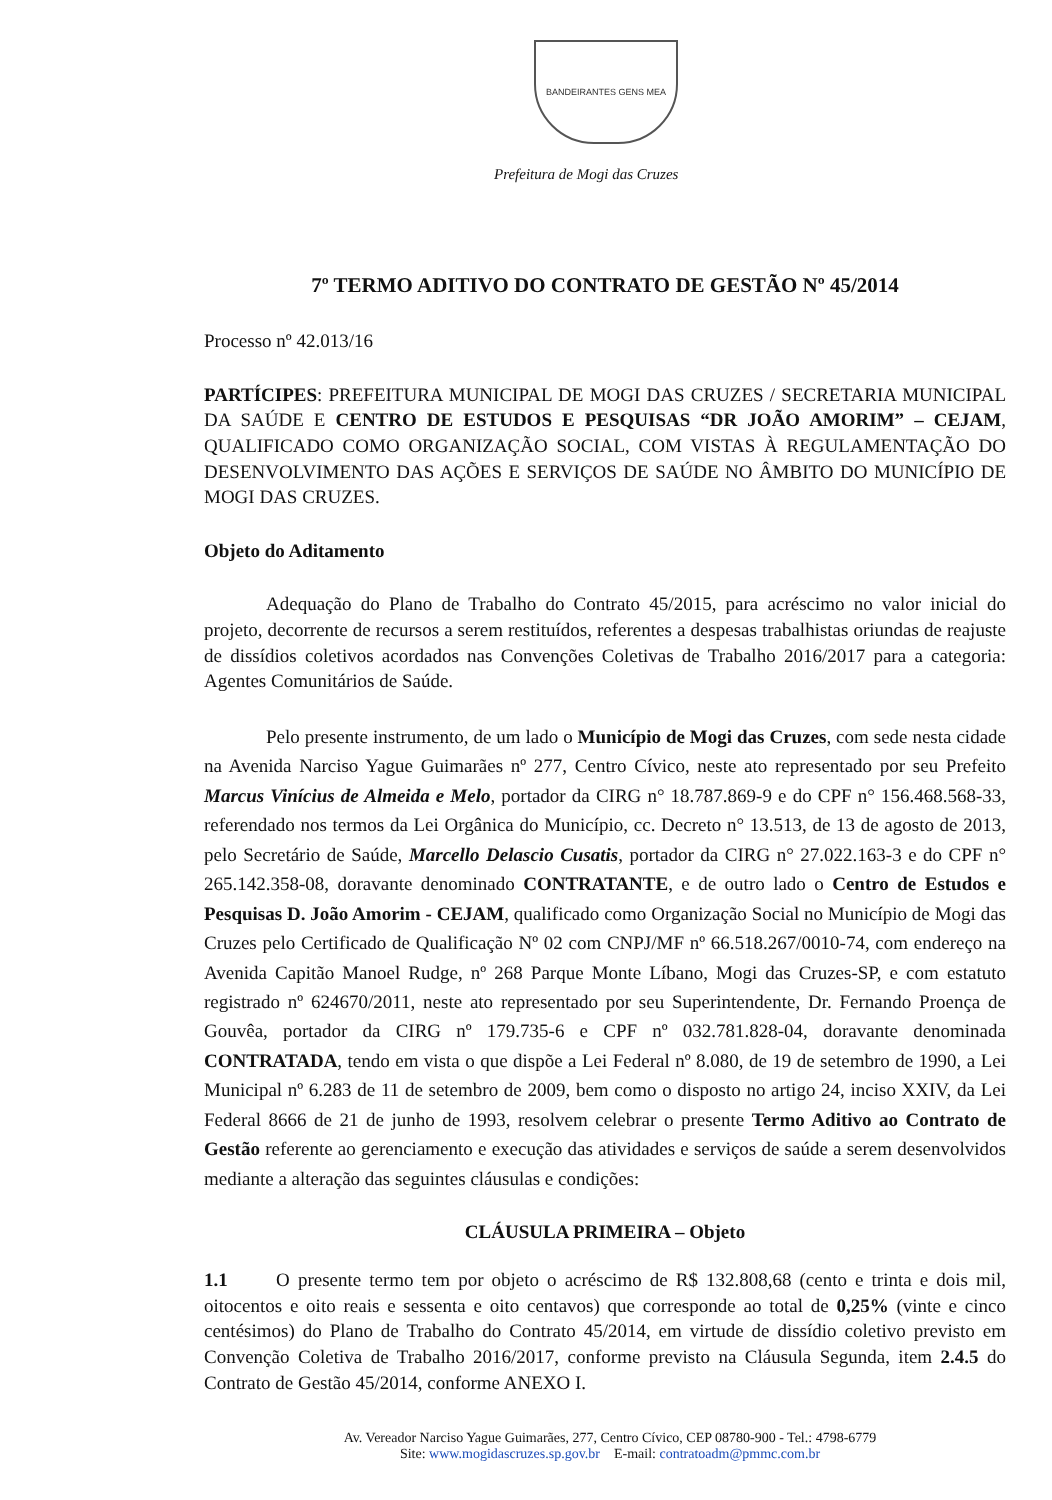BANDEIRANTES GENS MEA
Prefeitura de Mogi das Cruzes
7º TERMO ADITIVO DO CONTRATO DE GESTÃO Nº 45/2014
Processo nº 42.013/16
PARTÍCIPES: PREFEITURA MUNICIPAL DE MOGI DAS CRUZES / SECRETARIA MUNICIPAL DA SAÚDE E CENTRO DE ESTUDOS E PESQUISAS “DR JOÃO AMORIM” – CEJAM, QUALIFICADO COMO ORGANIZAÇÃO SOCIAL, COM VISTAS À REGULAMENTAÇÃO DO DESENVOLVIMENTO DAS AÇÕES E SERVIÇOS DE SAÚDE NO ÂMBITO DO MUNICÍPIO DE MOGI DAS CRUZES.
Objeto do Aditamento
Adequação do Plano de Trabalho do Contrato 45/2015, para acréscimo no valor inicial do projeto, decorrente de recursos a serem restituídos, referentes a despesas trabalhistas oriundas de reajuste de dissídios coletivos acordados nas Convenções Coletivas de Trabalho 2016/2017 para a categoria: Agentes Comunitários de Saúde.
Pelo presente instrumento, de um lado o Município de Mogi das Cruzes, com sede nesta cidade na Avenida Narciso Yague Guimarães nº 277, Centro Cívico, neste ato representado por seu Prefeito Marcus Vinícius de Almeida e Melo, portador da CIRG n° 18.787.869-9 e do CPF n° 156.468.568-33, referendado nos termos da Lei Orgânica do Município, cc. Decreto n° 13.513, de 13 de agosto de 2013, pelo Secretário de Saúde, Marcello Delascio Cusatis, portador da CIRG n° 27.022.163-3 e do CPF n° 265.142.358-08, doravante denominado CONTRATANTE, e de outro lado o Centro de Estudos e Pesquisas D. João Amorim - CEJAM, qualificado como Organização Social no Município de Mogi das Cruzes pelo Certificado de Qualificação Nº 02 com CNPJ/MF nº 66.518.267/0010-74, com endereço na Avenida Capitão Manoel Rudge, nº 268 Parque Monte Líbano, Mogi das Cruzes-SP, e com estatuto registrado nº 624670/2011, neste ato representado por seu Superintendente, Dr. Fernando Proença de Gouvêa, portador da CIRG nº 179.735-6 e CPF nº 032.781.828-04, doravante denominada CONTRATADA, tendo em vista o que dispõe a Lei Federal nº 8.080, de 19 de setembro de 1990, a Lei Municipal nº 6.283 de 11 de setembro de 2009, bem como o disposto no artigo 24, inciso XXIV, da Lei Federal 8666 de 21 de junho de 1993, resolvem celebrar o presente Termo Aditivo ao Contrato de Gestão referente ao gerenciamento e execução das atividades e serviços de saúde a serem desenvolvidos mediante a alteração das seguintes cláusulas e condições:
CLÁUSULA PRIMEIRA – Objeto
1.1 O presente termo tem por objeto o acréscimo de R$ 132.808,68 (cento e trinta e dois mil, oitocentos e oito reais e sessenta e oito centavos) que corresponde ao total de 0,25% (vinte e cinco centésimos) do Plano de Trabalho do Contrato 45/2014, em virtude de dissídio coletivo previsto em Convenção Coletiva de Trabalho 2016/2017, conforme previsto na Cláusula Segunda, item 2.4.5 do Contrato de Gestão 45/2014, conforme ANEXO I.
Av. Vereador Narciso Yague Guimarães, 277, Centro Cívico, CEP 08780-900 - Tel.: 4798-6779
Site: www.mogidascruzes.sp.gov.br E-mail: contratoadm@pmmc.com.br